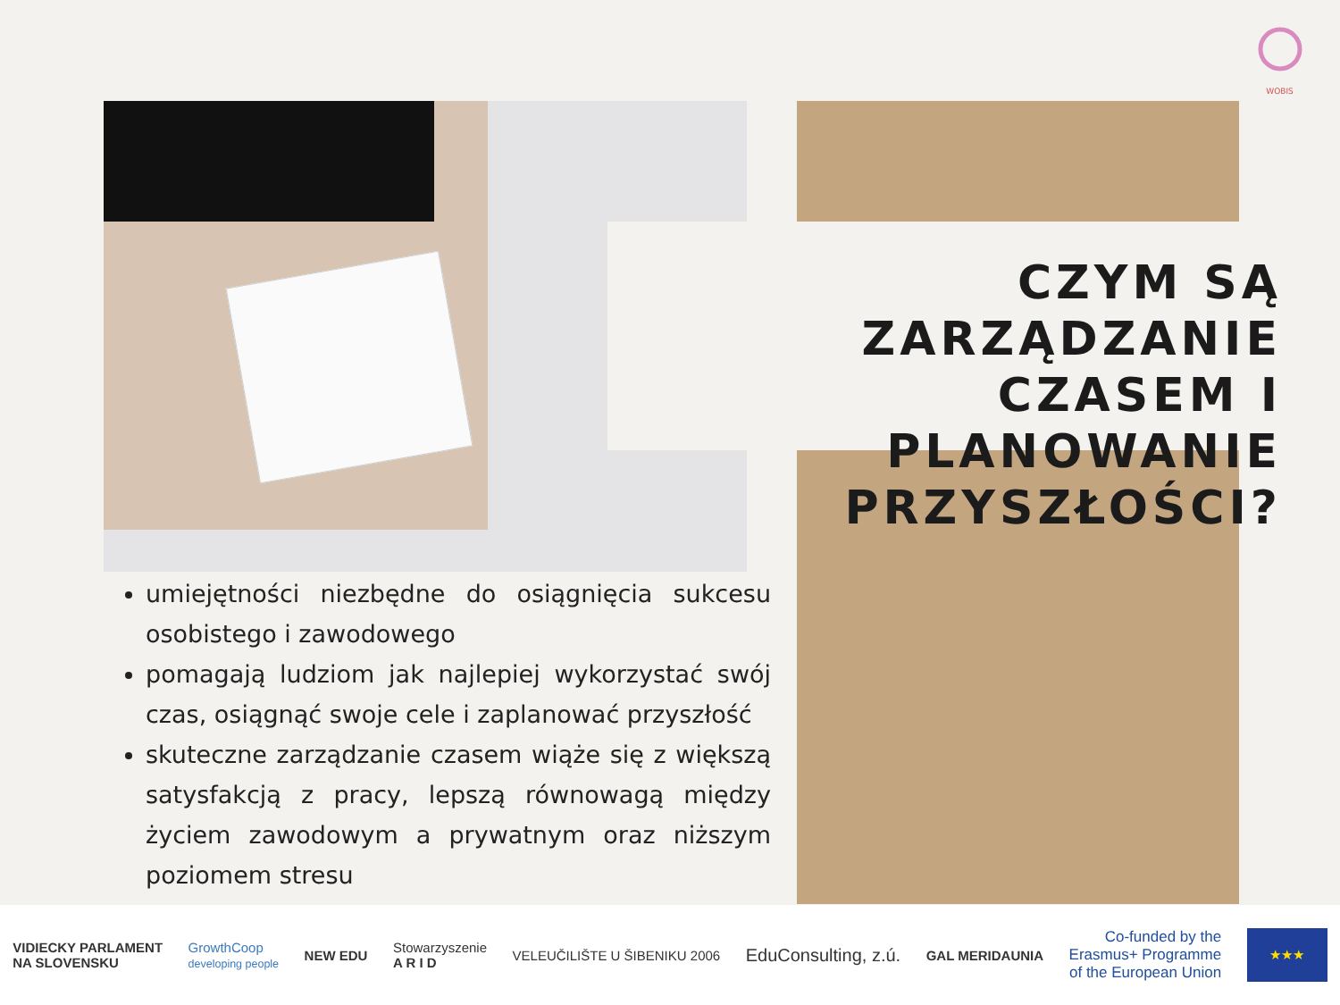WOBIS
CZYM SĄ ZARZĄDZANIE CZASEM I PLANOWANIE PRZYSZŁOŚCI?
umiejętności niezbędne do osiągnięcia sukcesu osobistego i zawodowego
pomagają ludziom jak najlepiej wykorzystać swój czas, osiągnąć swoje cele i zaplanować przyszłość
skuteczne zarządzanie czasem wiąże się z większą satysfakcją z pracy, lepszą równowagą między życiem zawodowym a prywatnym oraz niższym poziomem stresu
VIDIECKY PARLAMENT
NA SLOVENSKU
GrowthCoop
developing people
NEW EDU
Stowarzyszenie
A R I D
VELEUČILIŠTE U ŠIBENIKU 2006
EduConsulting, z.ú.
GAL MERIDAUNIA
Co-funded by the
Erasmus+ Programme
of the European Union
★★★